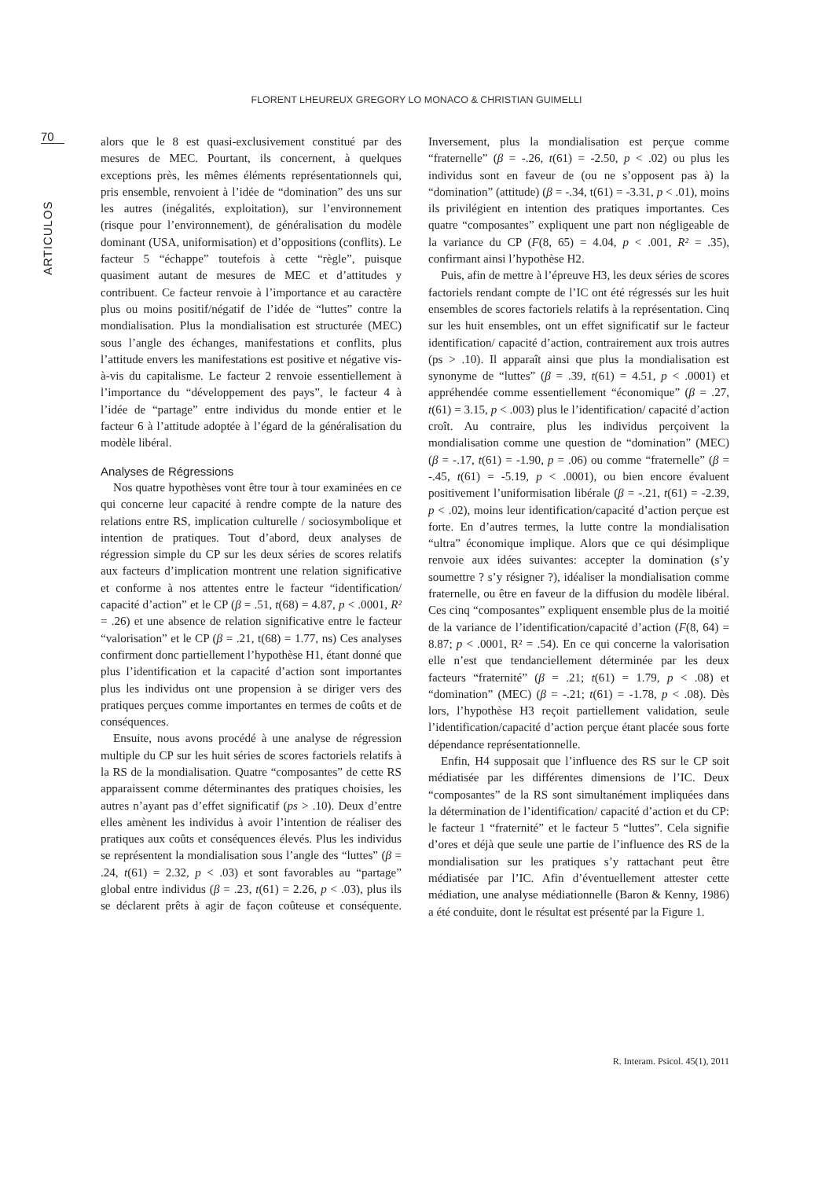FLORENT LHEUREUX GREGORY LO MONACO & CHRISTIAN GUIMELLI
70
ARTICULOS
alors que le 8 est quasi-exclusivement constitué par des mesures de MEC. Pourtant, ils concernent, à quelques exceptions près, les mêmes éléments représentationnels qui, pris ensemble, renvoient à l’idée de “domination” des uns sur les autres (inégalités, exploitation), sur l’environnement (risque pour l’environnement), de généralisation du modèle dominant (USA, uniformisation) et d’oppositions (conflits). Le facteur 5 “échappe” toutefois à cette “règle”, puisque quasiment autant de mesures de MEC et d’attitudes y contribuent. Ce facteur renvoie à l’importance et au caractère plus ou moins positif/négatif de l’idée de “luttes” contre la mondialisation. Plus la mondialisation est structurée (MEC) sous l’angle des échanges, manifestations et conflits, plus l’attitude envers les manifestations est positive et négative vis-à-vis du capitalisme. Le facteur 2 renvoie essentiellement à l’importance du “développement des pays”, le facteur 4 à l’idée de “partage” entre individus du monde entier et le facteur 6 à l’attitude adoptée à l’égard de la généralisation du modèle libéral.
Analyses de Régressions
Nos quatre hypothèses vont être tour à tour examinées en ce qui concerne leur capacité à rendre compte de la nature des relations entre RS, implication culturelle / sociosymbolique et intention de pratiques. Tout d’abord, deux analyses de régression simple du CP sur les deux séries de scores relatifs aux facteurs d’implication montrent une relation significative et conforme à nos attentes entre le facteur “identification/ capacité d’action” et le CP (β = .51, t(68) = 4.87, p < .0001, R² = .26) et une absence de relation significative entre le facteur “valorisation” et le CP (β = .21, t(68) = 1.77, ns) Ces analyses confirment donc partiellement l’hypothèse H1, étant donné que plus l’identification et la capacité d’action sont importantes plus les individus ont une propension à se diriger vers des pratiques perçues comme importantes en termes de coûts et de conséquences.
Ensuite, nous avons procédé à une analyse de régression multiple du CP sur les huit séries de scores factoriels relatifs à la RS de la mondialisation. Quatre “composantes” de cette RS apparaissent comme déterminantes des pratiques choisies, les autres n’ayant pas d’effet significatif (ps > .10). Deux d’entre elles amènent les individus à avoir l’intention de réaliser des pratiques aux coûts et conséquences élevés. Plus les individus se représentent la mondialisation sous l’angle des “luttes” (β = .24, t(61) = 2.32, p < .03) et sont favorables au “partage” global entre individus (β = .23, t(61) = 2.26, p < .03), plus ils se déclarent prêts à agir de façon coûteuse et conséquente. Inversement, plus la mondialisation est perçue comme “fraternelle” (β = -.26, t(61) = -2.50, p < .02) ou plus les individus sont en faveur de (ou ne s’opposent pas à) la “domination” (attitude) (β = -.34, t(61) = -3.31, p < .01), moins ils privilégient en intention des pratiques importantes. Ces quatre “composantes” expliquent une part non négligeable de la variance du CP (F(8, 65) = 4.04, p < .001, R² = .35), confirmant ainsi l’hypothèse H2.
Puis, afin de mettre à l’épreuve H3, les deux séries de scores factoriels rendant compte de l’IC ont été régressés sur les huit ensembles de scores factoriels relatifs à la représentation. Cinq sur les huit ensembles, ont un effet significatif sur le facteur identification/ capacité d’action, contrairement aux trois autres (ps > .10). Il apparaît ainsi que plus la mondialisation est synonyme de “luttes” (β = .39, t(61) = 4.51, p < .0001) et appréhendée comme essentiellement “économique” (β = .27, t(61) = 3.15, p < .003) plus le l’identification/ capacité d’action croît. Au contraire, plus les individus perçoivent la mondialisation comme une question de “domination” (MEC) (β = -.17, t(61) = -1.90, p = .06) ou comme “fraternelle” (β = -.45, t(61) = -5.19, p < .0001), ou bien encore évaluent positivement l’uniformisation libérale (β = -.21, t(61) = -2.39, p < .02), moins leur identification/capacité d’action perçue est forte. En d’autres termes, la lutte contre la mondialisation “ultra” économique implique. Alors que ce qui désimplique renvoie aux idées suivantes: accepter la domination (s’y soumettre ? s’y résigner ?), idéaliser la mondialisation comme fraternelle, ou être en faveur de la diffusion du modèle libéral. Ces cinq “composantes” expliquent ensemble plus de la moitié de la variance de l’identification/capacité d’action (F(8, 64) = 8.87; p < .0001, R² = .54). En ce qui concerne la valorisation elle n’est que tendanciellement déterminée par les deux facteurs “fraternité” (β = .21; t(61) = 1.79, p < .08) et “domination” (MEC) (β = -.21; t(61) = -1.78, p < .08). Dès lors, l’hypothèse H3 reçoit partiellement validation, seule l’identification/capacité d’action perçue étant placée sous forte dépendance représentationnelle.
Enfin, H4 supposait que l’influence des RS sur le CP soit médiatisée par les différentes dimensions de l’IC. Deux “composantes” de la RS sont simultanément impliquées dans la détermination de l’identification/ capacité d’action et du CP: le facteur 1 “fraternité” et le facteur 5 “luttes”. Cela signifie d’ores et déjà que seule une partie de l’influence des RS de la mondialisation sur les pratiques s’y rattachant peut être médiatisée par l’IC. Afin d’éventuellement attester cette médiation, une analyse médiationnelle (Baron & Kenny, 1986) a été conduite, dont le résultat est présenté par la Figure 1.
R. Interam. Psicol. 45(1), 2011